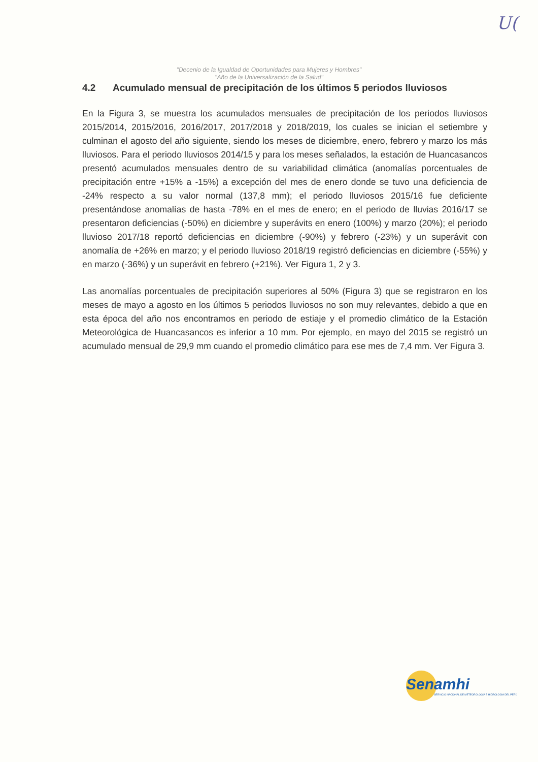U(
"Decenio de la Igualdad de Oportunidades para Mujeres y Hombres"
"Año de la Universalización de la Salud"
4.2 Acumulado mensual de precipitación de los últimos 5 periodos lluviosos
En la Figura 3, se muestra los acumulados mensuales de precipitación de los periodos lluviosos 2015/2014, 2015/2016, 2016/2017, 2017/2018 y 2018/2019, los cuales se inician el setiembre y culminan el agosto del año siguiente, siendo los meses de diciembre, enero, febrero y marzo los más lluviosos. Para el periodo lluviosos 2014/15 y para los meses señalados, la estación de Huancasancos presentó acumulados mensuales dentro de su variabilidad climática (anomalías porcentuales de precipitación entre +15% a -15%) a excepción del mes de enero donde se tuvo una deficiencia de -24% respecto a su valor normal (137,8 mm); el periodo lluviosos 2015/16 fue deficiente presentándose anomalías de hasta -78% en el mes de enero; en el periodo de lluvias 2016/17 se presentaron deficiencias (-50%) en diciembre y superávits en enero (100%) y marzo (20%); el periodo lluvioso 2017/18 reportó deficiencias en diciembre (-90%) y febrero (-23%) y un superávit con anomalía de +26% en marzo; y el periodo lluvioso 2018/19 registró deficiencias en diciembre (-55%) y en marzo (-36%) y un superávit en febrero (+21%). Ver Figura 1, 2 y 3.
Las anomalías porcentuales de precipitación superiores al 50% (Figura 3) que se registraron en los meses de mayo a agosto en los últimos 5 periodos lluviosos no son muy relevantes, debido a que en esta época del año nos encontramos en periodo de estiaje y el promedio climático de la Estación Meteorológica de Huancasancos es inferior a 10 mm. Por ejemplo, en mayo del 2015 se registró un acumulado mensual de 29,9 mm cuando el promedio climático para ese mes de 7,4 mm. Ver Figura 3.
Senamhi
SERVICIO NACIONAL DE METEOROLOGÍA E HIDROLOGÍA DEL PERÚ